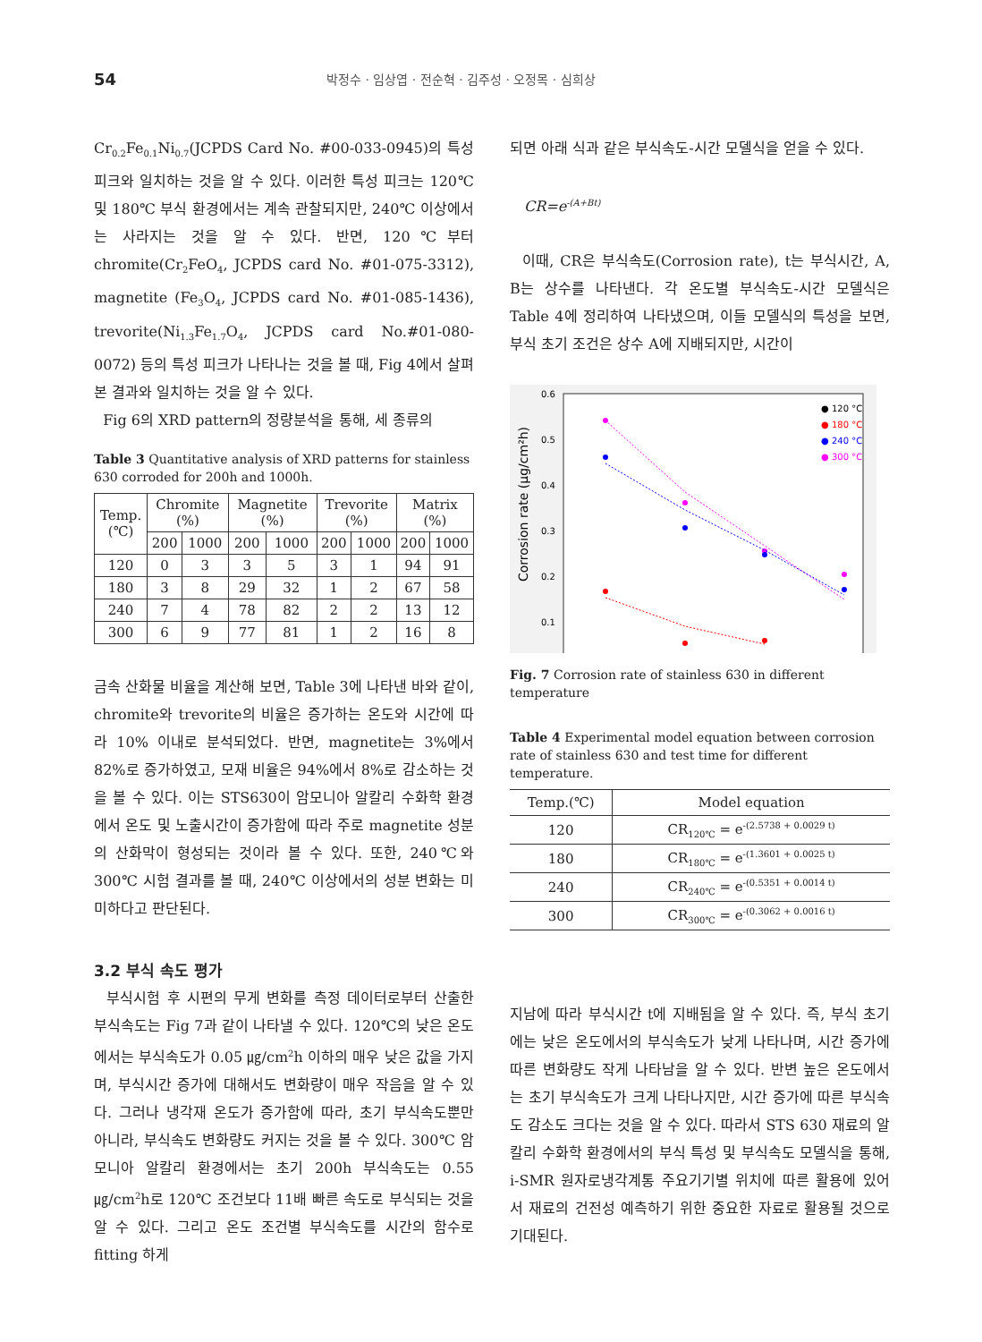54
박정수 · 임상엽 · 전순혁 · 김주성 · 오정목 · 심희상
Cr<sub>0.2</sub>Fe<sub>0.1</sub>Ni<sub>0.7</sub>(JCPDS Card No. #00-033-0945)의 특성 피크와 일치하는 것을 알 수 있다. 이러한 특성 피크는 120℃ 및 180℃ 부식 환경에서는 계속 관찰되지만, 240℃ 이상에서는 사라지는 것을 알 수 있다. 반면, 120℃부터 chromite(Cr<sub>2</sub>FeO<sub>4</sub>, JCPDS card No. #01-075-3312), magnetite (Fe<sub>3</sub>O<sub>4</sub>, JCPDS card No. #01-085-1436), trevorite(Ni<sub>1.3</sub>Fe<sub>1.7</sub>O<sub>4</sub>, JCPDS card No.#01-080-0072) 등의 특성 피크가 나타나는 것을 볼 때, Fig 4에서 살펴본 결과와 일치하는 것을 알 수 있다.
Fig 6의 XRD pattern의 정량분석을 통해, 세 종류의
Table 3 Quantitative analysis of XRD patterns for stainless 630 corroded for 200h and 1000h.
| Temp. (℃) | Chromite (%) | | Magnetite (%) | | Trevorite (%) | | Matrix (%) | |
| --- | --- | --- | --- | --- | --- | --- | --- | --- |
| | 200 | 1000 | 200 | 1000 | 200 | 1000 | 200 | 1000 |
| 120 | 0 | 3 | 3 | 5 | 3 | 1 | 94 | 91 |
| 180 | 3 | 8 | 29 | 32 | 1 | 2 | 67 | 58 |
| 240 | 7 | 4 | 78 | 82 | 2 | 2 | 13 | 12 |
| 300 | 6 | 9 | 77 | 81 | 1 | 2 | 16 | 8 |
금속 산화물 비율을 계산해 보면, Table 3에 나타낸 바와 같이, chromite와 trevorite의 비율은 증가하는 온도와 시간에 따라 10% 이내로 분석되었다. 반면, magnetite는 3%에서 82%로 증가하였고, 모재 비율은 94%에서 8%로 감소하는 것을 볼 수 있다. 이는 STS630이 암모니아 알칼리 수화학 환경에서 온도 및 노출시간이 증가함에 따라 주로 magnetite 성분의 산화막이 형성되는 것이라 볼 수 있다. 또한, 240℃와 300℃ 시험 결과를 볼 때, 240℃ 이상에서의 성분 변화는 미미하다고 판단된다.
3.2 부식 속도 평가
부식시험 후 시편의 무게 변화를 측정 데이터로부터 산출한 부식속도는 Fig 7과 같이 나타낼 수 있다. 120℃의 낮은 온도에서는 부식속도가 0.05 ㎍/cm<sup>2</sup>h 이하의 매우 낮은 값을 가지며, 부식시간 증가에 대해서도 변화량이 매우 작음을 알 수 있다. 그러나 냉각재 온도가 증가함에 따라, 초기 부식속도뿐만 아니라, 부식속도 변화량도 커지는 것을 볼 수 있다. 300℃ 암모니아 알칼리 환경에서는 초기 200h 부식속도는 0.55 ㎍/cm<sup>2</sup>h로 120℃ 조건보다 11배 빠른 속도로 부식되는 것을 알 수 있다. 그리고 온도 조건별 부식속도를 시간의 함수로 fitting 하게
되면 아래 식과 같은 부식속도-시간 모델식을 얻을 수 있다.
CR=e<sup>-(A+Bt)</sup>
이때, CR은 부식속도(Corrosion rate), t는 부식시간, A, B는 상수를 나타낸다. 각 온도별 부식속도-시간 모델식은 Table 4에 정리하여 나타냈으며, 이들 모델식의 특성을 보면, 부식 초기 조건은 상수 A에 지배되지만, 시간이
0.6
0.5
0.4
0.3
0.2
0.1
Corrosion rate (µg/cm²h)
● 120 °C
● 180 °C
● 240 °C
● 300 °C
Fig. 7 Corrosion rate of stainless 630 in different temperature
Table 4 Experimental model equation between corrosion rate of stainless 630 and test time for different temperature.
| Temp.(℃) | Model equation |
| --- | --- |
| 120 | CR<sub>120℃</sub> = e<sup>-(2.5738 + 0.0029 t)</sup> |
| 180 | CR<sub>180℃</sub> = e<sup>-(1.3601 + 0.0025 t)</sup> |
| 240 | CR<sub>240℃</sub> = e<sup>-(0.5351 + 0.0014 t)</sup> |
| 300 | CR<sub>300℃</sub> = e<sup>-(0.3062 + 0.0016 t)</sup> |
지남에 따라 부식시간 t에 지배됨을 알 수 있다. 즉, 부식 초기에는 낮은 온도에서의 부식속도가 낮게 나타나며, 시간 증가에 따른 변화량도 작게 나타남을 알 수 있다. 반변 높은 온도에서는 초기 부식속도가 크게 나타나지만, 시간 증가에 따른 부식속도 감소도 크다는 것을 알 수 있다. 따라서 STS 630 재료의 알칼리 수화학 환경에서의 부식 특성 및 부식속도 모델식을 통해, i-SMR 원자로냉각계통 주요기기별 위치에 따른 활용에 있어서 재료의 건전성 예측하기 위한 중요한 자료로 활용될 것으로 기대된다.